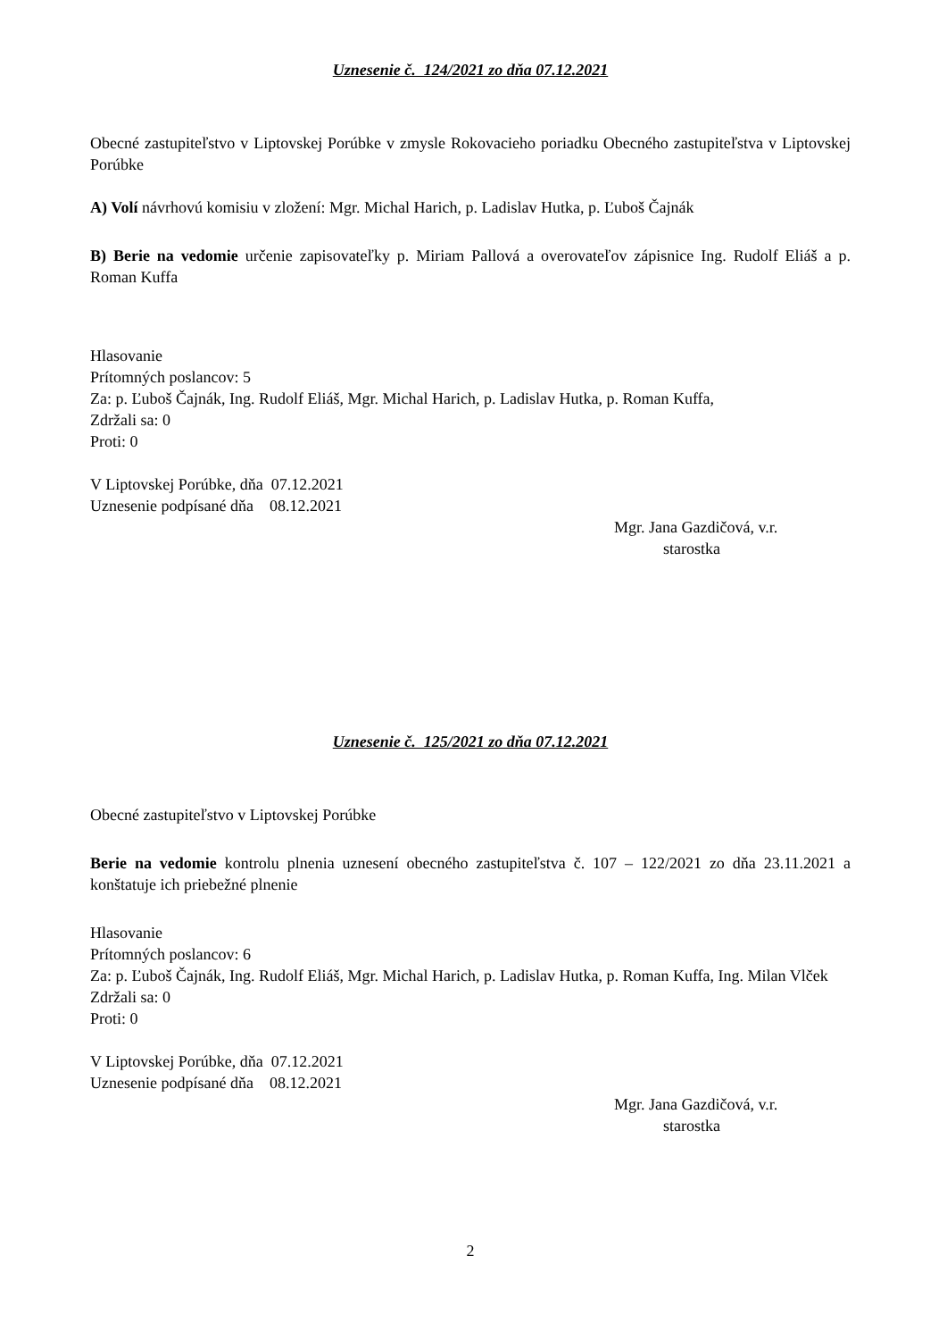Uznesenie č. 124/2021 zo dňa 07.12.2021
Obecné zastupiteľstvo v Liptovskej Porúbke v zmysle Rokovacieho poriadku Obecného zastupiteľstva v Liptovskej Porúbke
A) Volí návrhovú komisiu v zložení: Mgr. Michal Harich, p. Ladislav Hutka, p. Ľuboš Čajnák
B) Berie na vedomie určenie zapisovateľky p. Miriam Pallová a overovateľov zápisnice Ing. Rudolf Eliáš a p. Roman Kuffa
Hlasovanie
Prítomných poslancov: 5
Za: p. Ľuboš Čajnák, Ing. Rudolf Eliáš, Mgr. Michal Harich, p. Ladislav Hutka, p. Roman Kuffa,
Zdržali sa: 0
Proti: 0
V Liptovskej Porúbke, dňa 07.12.2021
Uznesenie podpísané dňa 08.12.2021
Mgr. Jana Gazdičová, v.r.
starostka
Uznesenie č. 125/2021 zo dňa 07.12.2021
Obecné zastupiteľstvo v Liptovskej Porúbke
Berie na vedomie kontrolu plnenia uznesení obecného zastupiteľstva č. 107 – 122/2021 zo dňa 23.11.2021 a konštatuje ich priebežné plnenie
Hlasovanie
Prítomných poslancov: 6
Za: p. Ľuboš Čajnák, Ing. Rudolf Eliáš, Mgr. Michal Harich, p. Ladislav Hutka, p. Roman Kuffa, Ing. Milan Vlček
Zdržali sa: 0
Proti: 0
V Liptovskej Porúbke, dňa 07.12.2021
Uznesenie podpísané dňa 08.12.2021
Mgr. Jana Gazdičová, v.r.
starostka
2